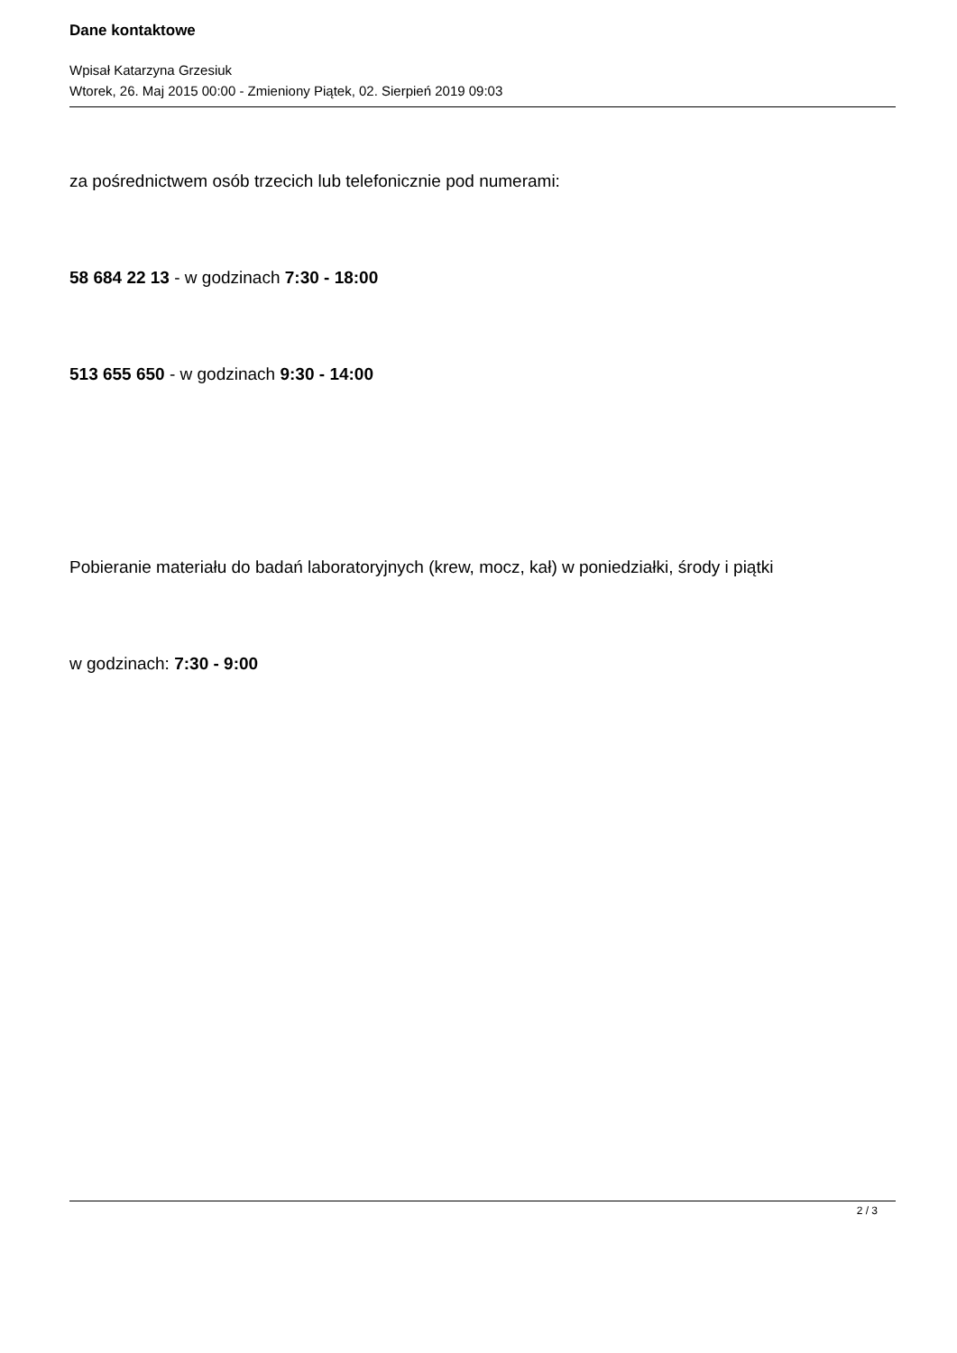Dane kontaktowe
Wpisał Katarzyna Grzesiuk
Wtorek, 26. Maj 2015 00:00 - Zmieniony Piątek, 02. Sierpień 2019 09:03
za pośrednictwem osób trzecich lub telefonicznie pod numerami:
58 684 22 13 - w godzinach 7:30 - 18:00
513 655 650 - w godzinach 9:30 - 14:00
Pobieranie materiału do badań laboratoryjnych (krew, mocz, kał) w poniedziałki, środy i piątki
w godzinach: 7:30 - 9:00
2 / 3